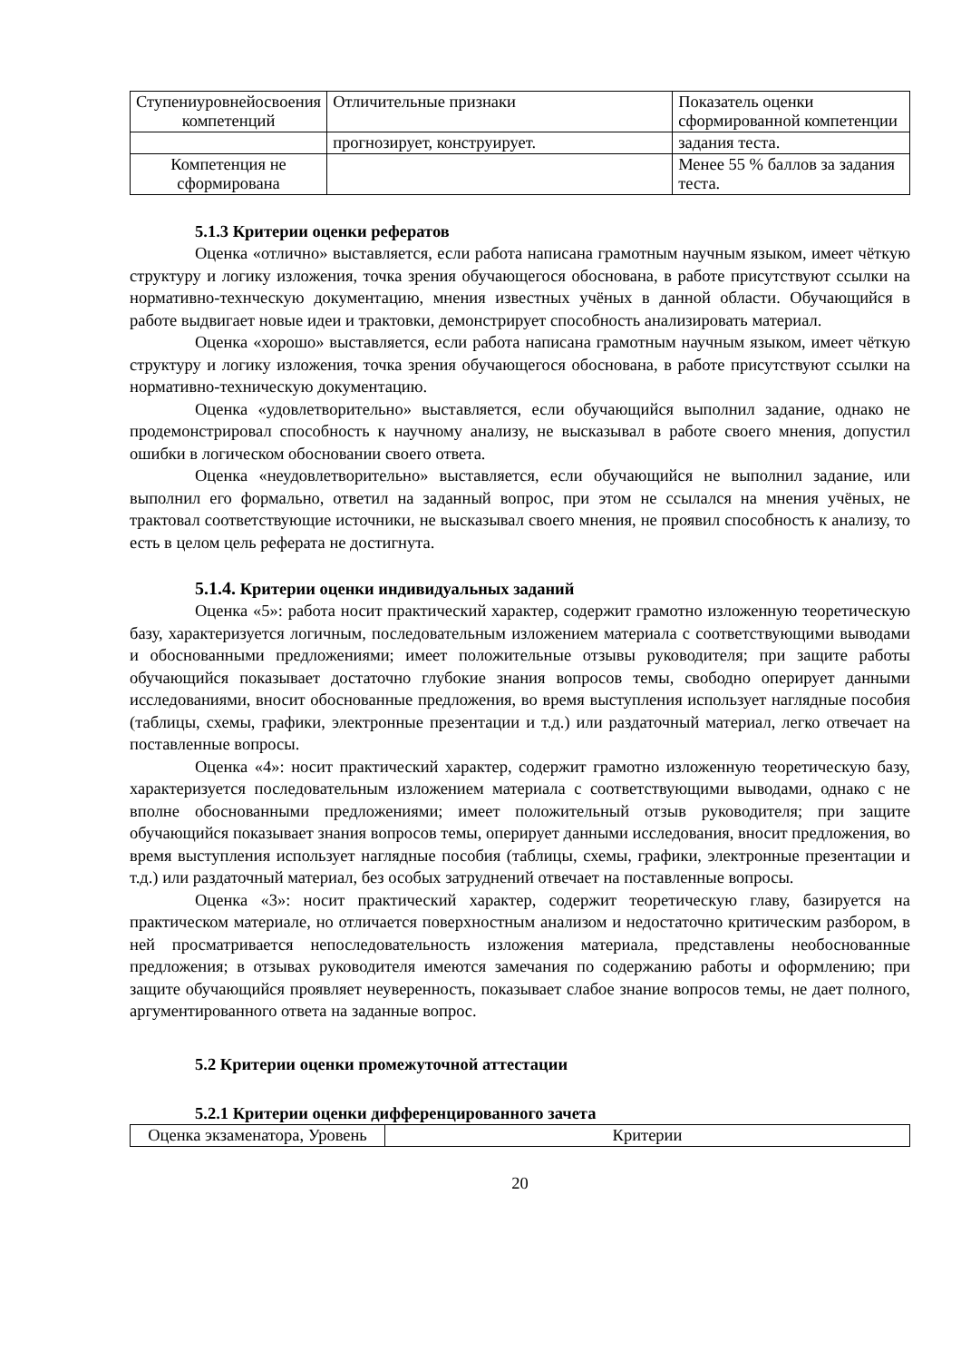| Ступениуровнейосвоения компетенций | Отличительные признаки | Показатель оценки сформированной компетенции |
| | прогнозирует, конструирует. | задания теста. |
| Компетенция не сформирована | | Менее 55 % баллов за задания теста. |
5.1.3 Критерии оценки рефератов
Оценка «отлично» выставляется, если работа написана грамотным научным языком, имеет чёткую структуру и логику изложения, точка зрения обучающегося обоснована, в работе присутствуют ссылки на нормативно-технческую документацию, мнения известных учёных в данной области. Обучающийся в работе выдвигает новые идеи и трактовки, демонстрирует способность анализировать материал.
Оценка «хорошо» выставляется, если работа написана грамотным научным языком, имеет чёткую структуру и логику изложения, точка зрения обучающегося обоснована, в работе присутствуют ссылки на нормативно-техническую документацию.
Оценка «удовлетворительно» выставляется, если обучающийся выполнил задание, однако не продемонстрировал способность к научному анализу, не высказывал в работе своего мнения, допустил ошибки в логическом обосновании своего ответа.
Оценка «неудовлетворительно» выставляется, если обучающийся не выполнил задание, или выполнил его формально, ответил на заданный вопрос, при этом не ссылался на мнения учёных, не трактовал соответствующие источники, не высказывал своего мнения, не проявил способность к анализу, то есть в целом цель реферата не достигнута.
5.1.4. Критерии оценки индивидуальных заданий
Оценка «5»: работа носит практический характер, содержит грамотно изложенную теоретическую базу, характеризуется логичным, последовательным изложением материала с соответствующими выводами и обоснованными предложениями; имеет положительные отзывы руководителя; при защите работы обучающийся показывает достаточно глубокие знания вопросов темы, свободно оперирует данными исследованиями, вносит обоснованные предложения, во время выступления использует наглядные пособия (таблицы, схемы, графики, электронные презентации и т.д.) или раздаточный материал, легко отвечает на поставленные вопросы.
Оценка «4»: носит практический характер, содержит грамотно изложенную теоретическую базу, характеризуется последовательным изложением материала с соответствующими выводами, однако с не вполне обоснованными предложениями; имеет положительный отзыв руководителя; при защите обучающийся показывает знания вопросов темы, оперирует данными исследования, вносит предложения, во время выступления использует наглядные пособия (таблицы, схемы, графики, электронные презентации и т.д.) или раздаточный материал, без особых затруднений отвечает на поставленные вопросы.
Оценка «3»: носит практический характер, содержит теоретическую главу, базируется на практическом материале, но отличается поверхностным анализом и недостаточно критическим разбором, в ней просматривается непоследовательность изложения материала, представлены необоснованные предложения; в отзывах руководителя имеются замечания по содержанию работы и оформлению; при защите обучающийся проявляет неуверенность, показывает слабое знание вопросов темы, не дает полного, аргументированного ответа на заданные вопрос.
5.2 Критерии оценки промежуточной аттестации
5.2.1 Критерии оценки дифференцированного зачета
| Оценка экзаменатора, Уровень | Критерии |
20